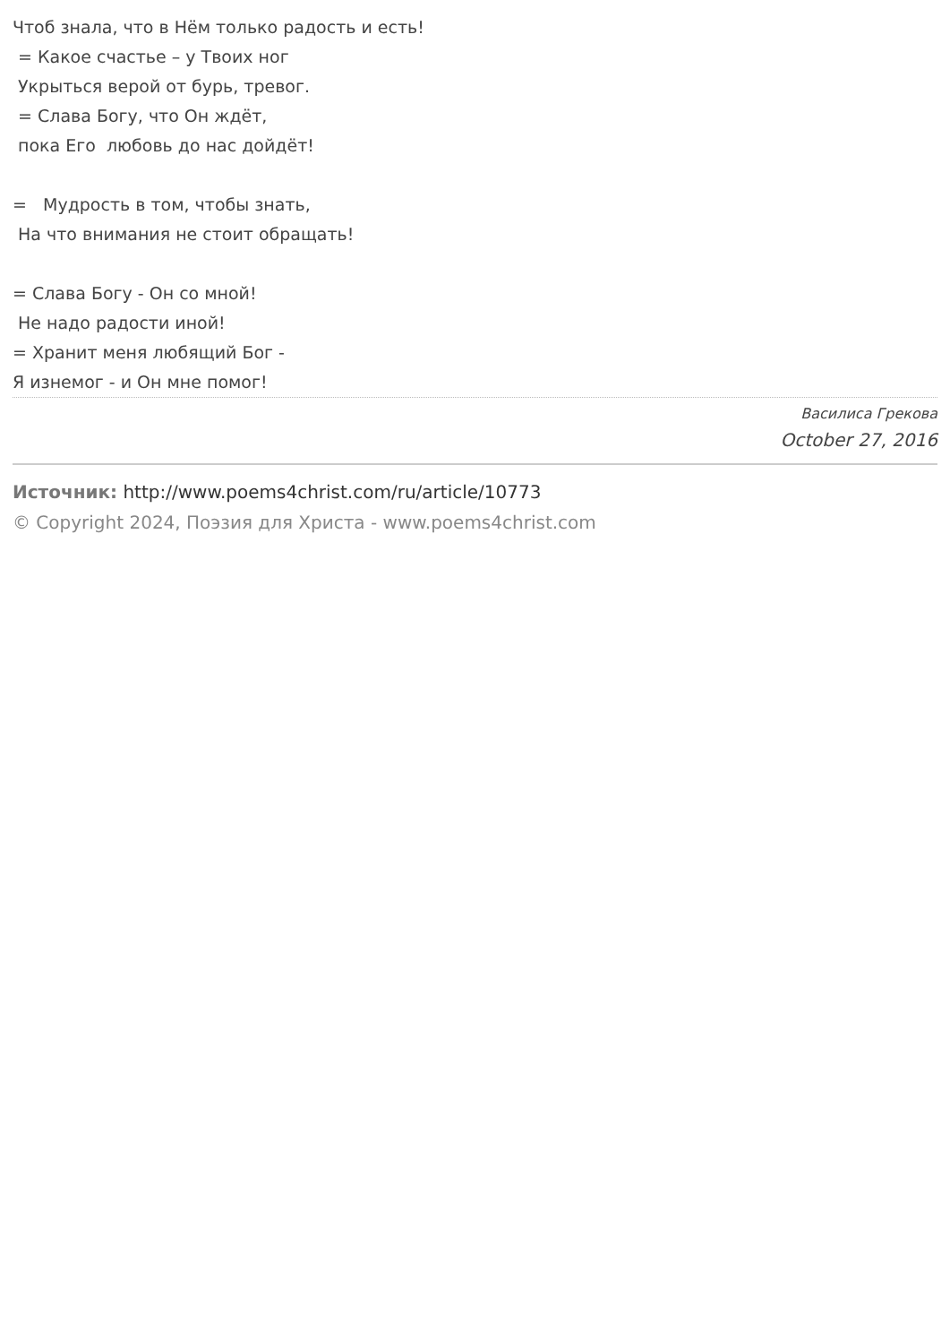Чтоб знала, что в Нём только радость и есть! = Какое счастье – у Твоих ног Укрыться верой от бурь, тревог. = Слава Богу, что Он ждёт, пока Его любовь до нас дойдёт! = Мудрость в том, чтобы знать, На что внимания не стоит обращать! = Слава Богу - Он со мной! Не надо радости иной! = Хранит меня любящий Бог - Я изнемог - и Он мне помог!
Василиса Грекова
October 27, 2016
Источник: http://www.poems4christ.com/ru/article/10773
© Copyright 2024, Поэзия для Христа - www.poems4christ.com